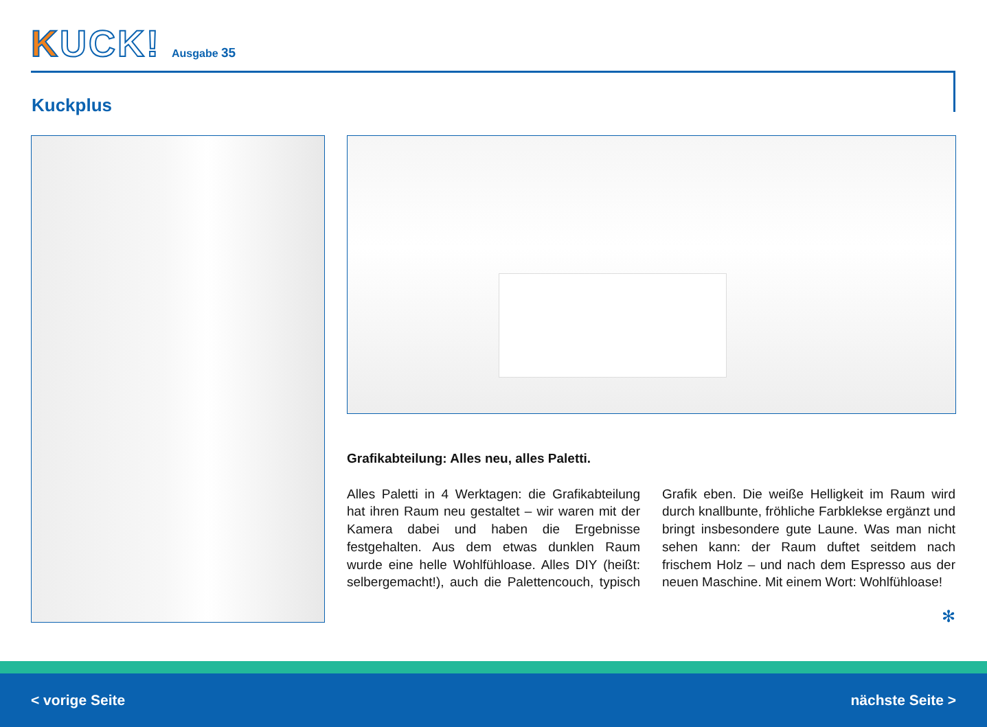KUCK!
Ausgabe 35
Kuckplus
Grafikabteilung: Alles neu, alles Paletti.
Alles Paletti in 4 Werktagen: die Grafikabteilung hat ihren Raum neu gestaltet – wir waren mit der Kamera dabei und haben die Ergebnisse festgehalten. Aus dem etwas dunklen Raum wurde eine helle Wohlfühloase. Alles DIY (heißt: selbergemacht!), auch die Palettencouch, typisch Grafik eben. Die weiße Helligkeit im Raum wird durch knallbunte, fröhliche Farbklekse ergänzt und bringt insbesondere gute Laune. Was man nicht sehen kann: der Raum duftet seitdem nach frischem Holz – und nach dem Espresso aus der neuen Maschine. Mit einem Wort: Wohlfühloase!
✻
< vorige Seite nächste Seite >